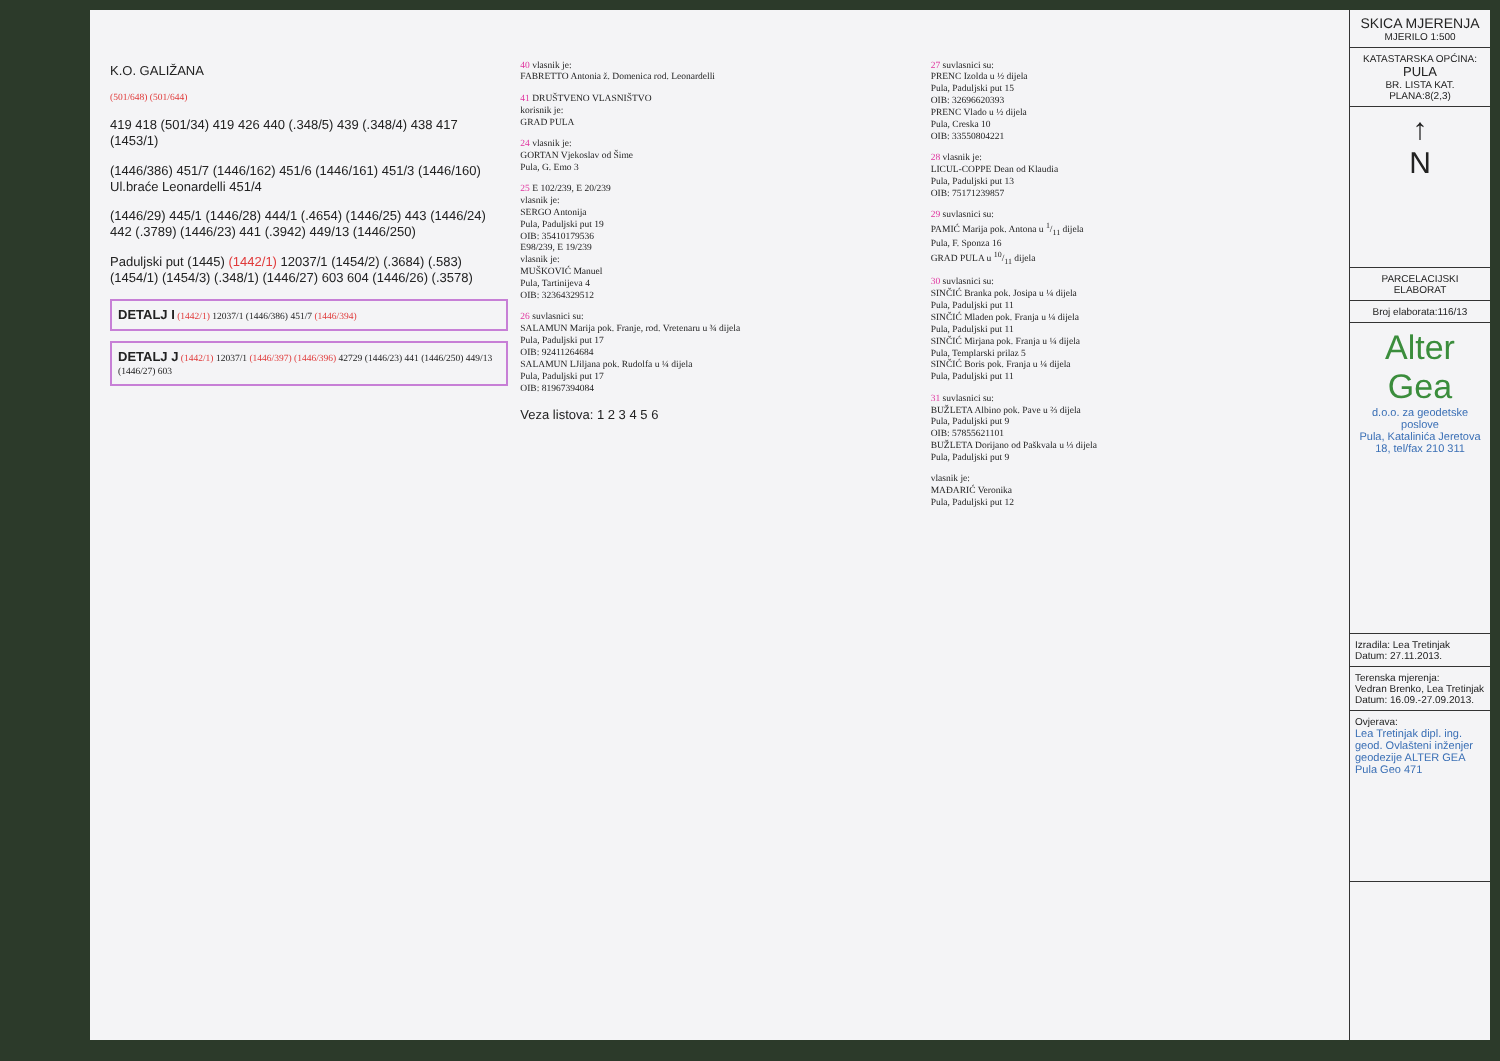K.O. GALIŽANA
(501/648) (501/644)
419 418 (501/34) 419 426 440 (.348/5) 439 (.348/4) 438 417 (1453/1)
(1446/386) 451/7 (1446/162) 451/6 (1446/161) 451/3 (1446/160) Ul.braće Leonardelli 451/4
(1446/29) 445/1 (1446/28) 444/1 (.4654) (1446/25) 443 (1446/24) 442 (.3789) (1446/23) 441 (.3942) 449/13 (1446/250)
Paduljski put (1445) (1442/1) 12037/1 (1454/2) (.3684) (.583) (1454/1) (1454/3) (.348/1) (1446/27) 603 604 (1446/26) (.3578)
DETALJ I (1442/1) 12037/1 (1446/386) 451/7 (1446/394)
DETALJ J (1442/1) 12037/1 (1446/397) (1446/396) 42729 (1446/23) 441 (1446/250) 449/13 (1446/27) 603
40 vlasnik je:
FABRETTO Antonia ž. Domenica rod. Leonardelli
41 DRUŠTVENO VLASNIŠTVO
korisnik je:
GRAD PULA
24 vlasnik je:
GORTAN Vjekoslav od Šime
Pula, G. Emo 3
25 E 102/239, E 20/239
vlasnik je:
SERGO Antonija
Pula, Paduljski put 19
OIB: 35410179536
E98/239, E 19/239
vlasnik je:
MUŠKOVIĆ Manuel
Pula, Tartinijeva 4
OIB: 32364329512
26 suvlasnici su:
SALAMUN Marija pok. Franje, rod. Vretenaru u ¾ dijela
Pula, Paduljski put 17
OIB: 92411264684
SALAMUN LJiljana pok. Rudolfa u ¼ dijela
Pula, Paduljski put 17
OIB: 81967394084
Veza listova: 1 2 3 4 5 6
27 suvlasnici su:
PRENC Izolda u ½ dijela
Pula, Paduljski put 15
OIB: 32696620393
PRENC Vlado u ½ dijela
Pula, Creska 10
OIB: 33550804221
28 vlasnik je:
LICUL-COPPE Dean od Klaudia
Pula, Paduljski put 13
OIB: 75171239857
29 suvlasnici su:
PAMIĆ Marija pok. Antona u 1/11 dijela
Pula, F. Sponza 16
GRAD PULA u 10/11 dijela
30 suvlasnici su:
SINČIĆ Branka pok. Josipa u ¼ dijela
Pula, Paduljski put 11
SINČIĆ Mladen pok. Franja u ¼ dijela
Pula, Paduljski put 11
SINČIĆ Mirjana pok. Franja u ¼ dijela
Pula, Templarski prilaz 5
SINČIĆ Boris pok. Franja u ¼ dijela
Pula, Paduljski put 11
31 suvlasnici su:
BUŽLETA Albino pok. Pave u ⅔ dijela
Pula, Paduljski put 9
OIB: 57855621101
BUŽLETA Dorijano od Paškvala u ⅓ dijela
Pula, Paduljski put 9
vlasnik je:
MAĐARIĆ Veronika
Pula, Paduljski put 12
SKICA MJERENJA
MJERILO 1:500
KATASTARSKA OPĆINA:
PULA
BR. LISTA KAT. PLANA:8(2,3)
↑
N
PARCELACIJSKI ELABORAT
Broj elaborata:116/13
Alter Gea
d.o.o. za geodetske poslove
Pula, Katalinića Jeretova 18, tel/fax 210 311
Izradila: Lea Tretinjak
Datum: 27.11.2013.
Terenska mjerenja:
Vedran Brenko, Lea Tretinjak
Datum: 16.09.-27.09.2013.
Ovjerava:
Lea Tretinjak dipl. ing. geod. Ovlašteni inženjer geodezije ALTER GEA Pula Geo 471